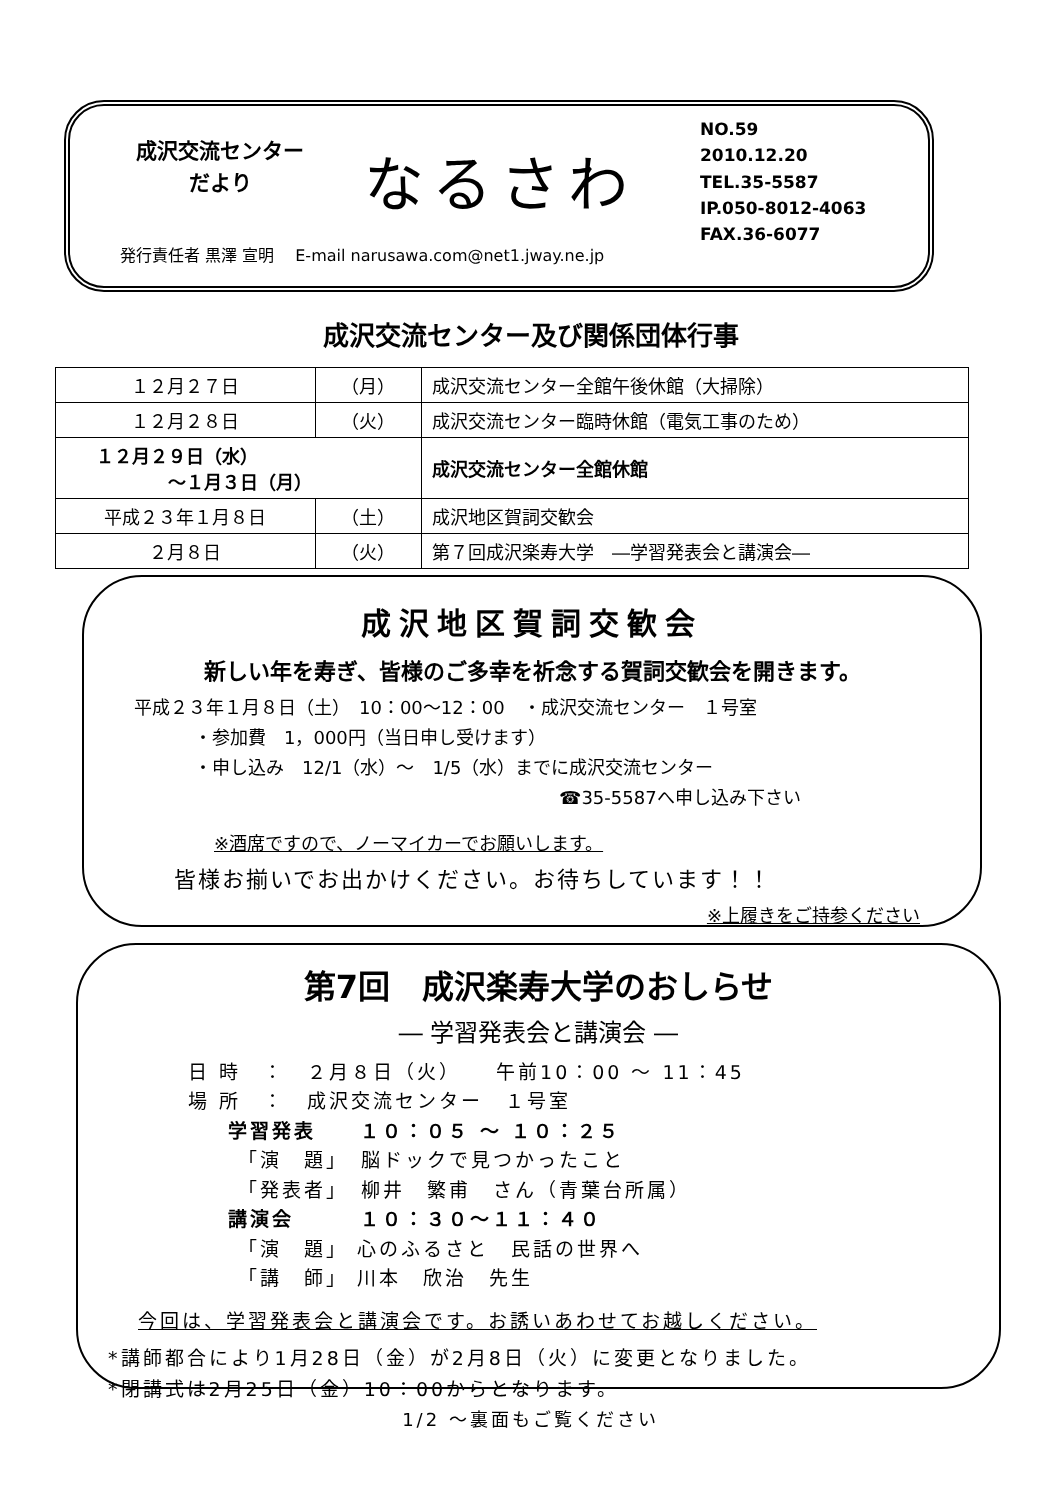成沢交流センター
だより
なるさわ
NO.59
2010.12.20
TEL.35-5587
IP.050-8012-4063
FAX.36-6077
発行責任者 黒澤 宣明　 E-mail narusawa.com@net1.jway.ne.jp
成沢交流センター及び関係団体行事
| １２月２７日 | （月） | 成沢交流センター全館午後休館（大掃除） |
| １２月２８日 | （火） | 成沢交流センター臨時休館（電気工事のため） |
| １２月２９日（水） ～１月３日（月） | | 成沢交流センター全館休館 |
| 平成２３年１月８日 | （土） | 成沢地区賀詞交歓会 |
| ２月８日 | （火） | 第７回成沢楽寿大学 ―学習発表会と講演会― |
成沢地区賀詞交歓会
新しい年を寿ぎ、皆様のご多幸を祈念する賀詞交歓会を開きます。
平成２３年１月８日（土）　10：00～12：00　・成沢交流センター　１号室
・参加費　1，000円（当日申し受けます）
・申し込み　12/1（水）～　1/5（水）までに成沢交流センター
☎35-5587へ申し込み下さい
※酒席ですので、ノーマイカーでお願いします。
皆様お揃いでお出かけください。お待ちしています！！
※上履きをご持参ください
第7回　成沢楽寿大学のおしらせ
― 学習発表会と講演会 ―
日 時　：　２月８日（火）　　午前10：00 ～ 11：45
場 所　：　成沢交流センター　１号室
学習発表　　１０：０５ ～ １０：２５
「演　題」　脳ドックで見つかったこと
「発表者」　柳井　繁甫　さん（青葉台所属）
講演会　　　１０：３０～１１：４０
「演　題」 心のふるさと　民話の世界へ
「講　師」 川本　欣治　先生
今回は、学習発表会と講演会です。お誘いあわせてお越しください。
*講師都合により1月28日（金）が2月8日（火）に変更となりました。
*閉講式は2月25日（金）10：00からとなります。
1/2 ～裏面もご覧ください